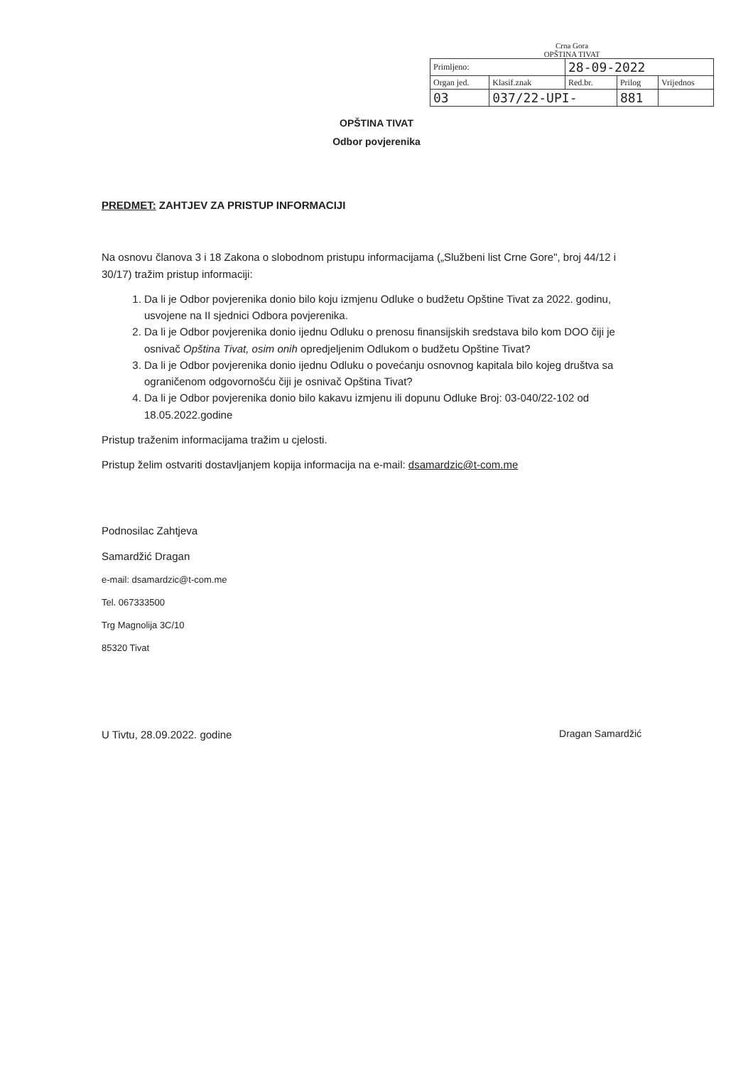Crna Gora
OPŠTINA TIVAT
| Primljeno: | | 28-09-2022 | | |
| Organ jed. | Klasif.znak | Red.br. | Prilog | Vrijednos |
| 03 | 037/22-UPI- | | 881 | |
OPŠTINA TIVAT
Odbor povjerenika
PREDMET: ZAHTJEV ZA PRISTUP INFORMACIJI
Na osnovu članova 3 i 18 Zakona o slobodnom pristupu informacijama („Službeni list Crne Gore", broj 44/12 i 30/17) tražim pristup informaciji:
1. Da li je Odbor povjerenika donio bilo koju izmjenu Odluke o budžetu Opštine Tivat za 2022. godinu, usvojene na II sjednici Odbora povjerenika.
2. Da li je Odbor povjerenika donio ijednu Odluku o prenosu finansijskih sredstava bilo kom DOO čiji je osnivač Opština Tivat, osim onih opredjeljenim Odlukom o budžetu Opštine Tivat?
3. Da li je Odbor povjerenika donio ijednu Odluku o povećanju osnovnog kapitala bilo kojeg društva sa ograničenom odgovornošću čiji je osnivač Opština Tivat?
4. Da li je Odbor povjerenika donio bilo kakavu izmjenu ili dopunu Odluke Broj: 03-040/22-102 od 18.05.2022.godine
Pristup traženim informacijama tražim u cjelosti.
Pristup želim ostvariti dostavljanjem kopija informacija na e-mail: dsamardzic@t-com.me
Podnosilac Zahtjeva
Samardžić Dragan
e-mail: dsamardzic@t-com.me
Tel. 067333500
Trg Magnolija 3C/10
85320 Tivat
U Tivtu, 28.09.2022. godine Dragan Samardžić